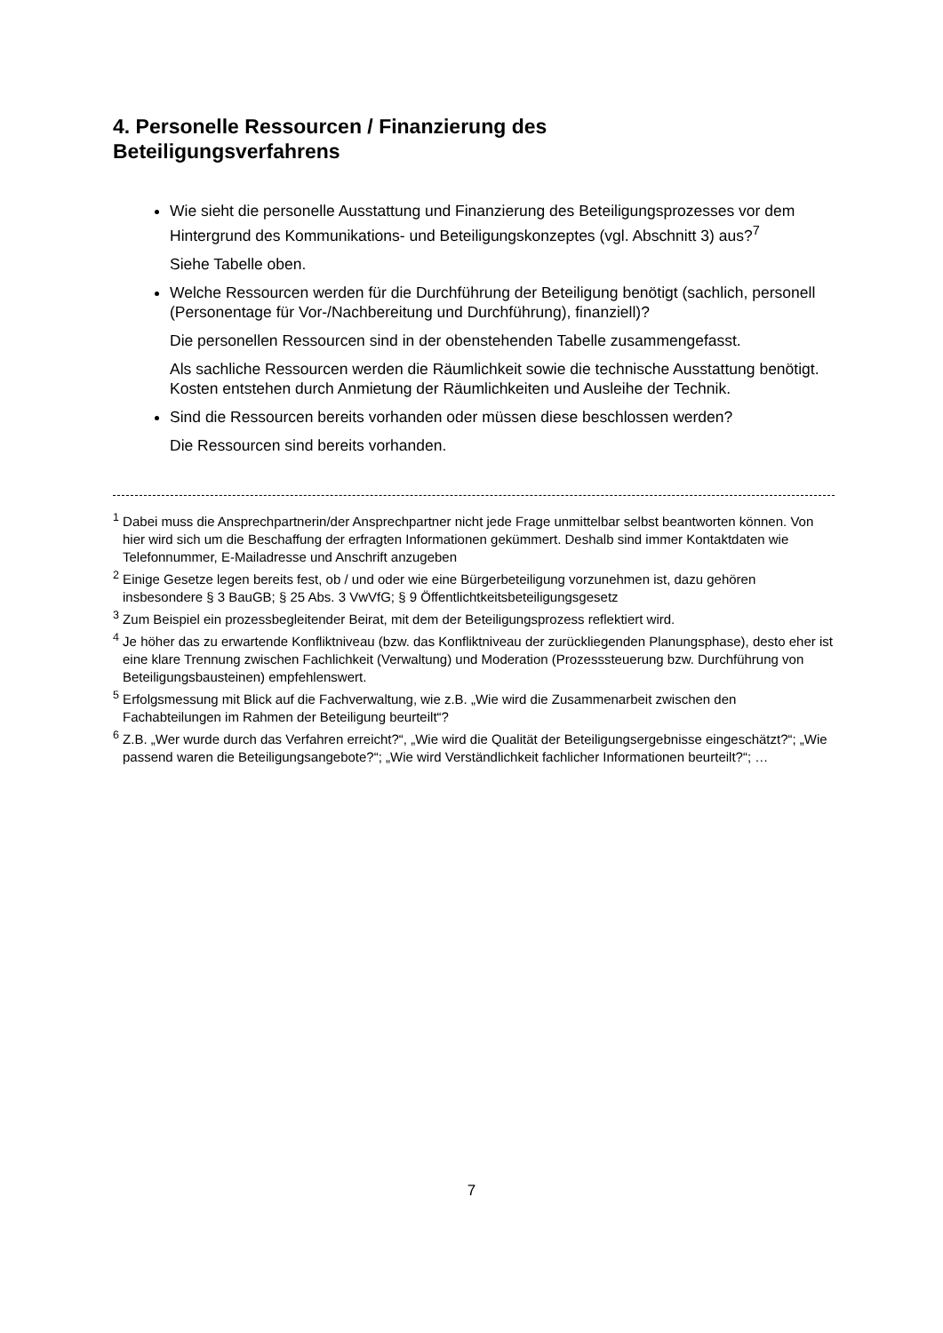4. Personelle Ressourcen / Finanzierung des
Beteiligungsverfahrens
Wie sieht die personelle Ausstattung und Finanzierung des Beteiligungsprozesses vor dem Hintergrund des Kommunikations- und Beteiligungskonzeptes (vgl. Abschnitt 3) aus?<sup>7</sup>
Siehe Tabelle oben.
Welche Ressourcen werden für die Durchführung der Beteiligung benötigt (sachlich, personell (Personentage für Vor-/Nachbereitung und Durchführung), finanziell)?
Die personellen Ressourcen sind in der obenstehenden Tabelle zusammengefasst.
Als sachliche Ressourcen werden die Räumlichkeit sowie die technische Ausstattung benötigt. Kosten entstehen durch Anmietung der Räumlichkeiten und Ausleihe der Technik.
Sind die Ressourcen bereits vorhanden oder müssen diese beschlossen werden?
Die Ressourcen sind bereits vorhanden.
<sup>1</sup> Dabei muss die Ansprechpartnerin/der Ansprechpartner nicht jede Frage unmittelbar selbst beantworten können. Von hier wird sich um die Beschaffung der erfragten Informationen gekümmert. Deshalb sind immer Kontaktdaten wie Telefonnummer, E-Mailadresse und Anschrift anzugeben
<sup>2</sup> Einige Gesetze legen bereits fest, ob / und oder wie eine Bürgerbeteiligung vorzunehmen ist, dazu gehören insbesondere § 3 BauGB; § 25 Abs. 3 VwVfG; § 9 Öffentlichtkeitsbeteiligungsgesetz
<sup>3</sup> Zum Beispiel ein prozessbegleitender Beirat, mit dem der Beteiligungsprozess reflektiert wird.
<sup>4</sup> Je höher das zu erwartende Konfliktniveau (bzw. das Konfliktniveau der zurückliegenden Planungsphase), desto eher ist eine klare Trennung zwischen Fachlichkeit (Verwaltung) und Moderation (Prozesssteuerung bzw. Durchführung von Beteiligungsbausteinen) empfehlenswert.
<sup>5</sup> Erfolgsmessung mit Blick auf die Fachverwaltung, wie z.B. „Wie wird die Zusammenarbeit zwischen den Fachabteilungen im Rahmen der Beteiligung beurteilt“?
<sup>6</sup> Z.B. „Wer wurde durch das Verfahren erreicht?“, „Wie wird die Qualität der Beteiligungsergebnisse eingeschätzt?“; „Wie passend waren die Beteiligungsangebote?“; „Wie wird Verständlichkeit fachlicher Informationen beurteilt?“; …
7